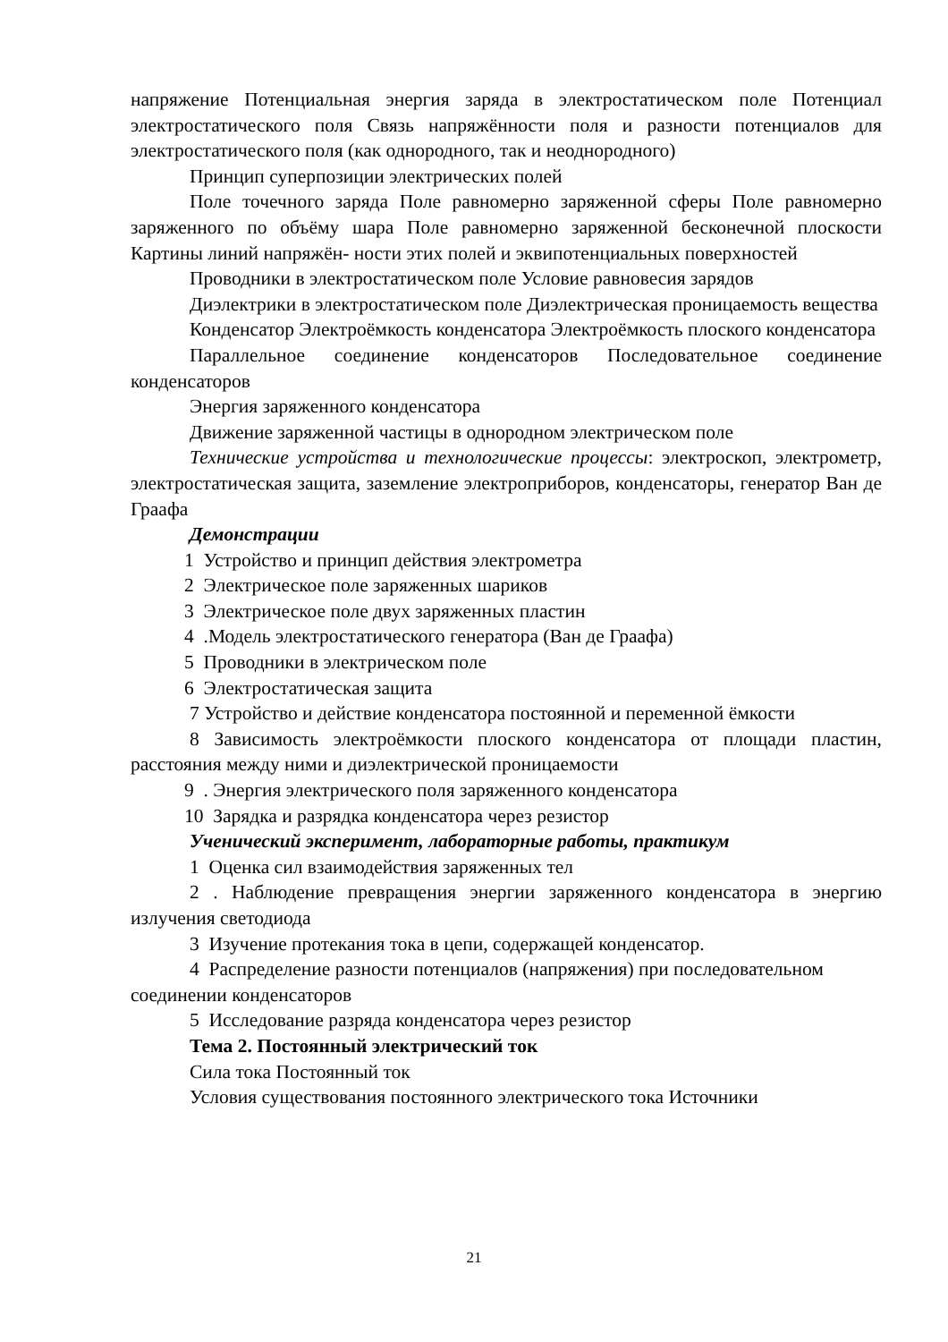напряжение Потенциальная энергия заряда в электростатическом поле Потенциал электростатического поля Связь напряжённости поля и разности потенциалов для электростатического поля (как однородного, так и неоднородного)
Принцип суперпозиции электрических полей
Поле точечного заряда Поле равномерно заряженной сферы Поле равномерно заряженного по объёму шара Поле равномерно заряженной бесконечной плоскости Картины линий напряжён- ности этих полей и эквипотенциальных поверхностей
Проводники в электростатическом поле Условие равновесия зарядов
Диэлектрики в электростатическом поле Диэлектрическая проницаемость вещества
Конденсатор Электроёмкость конденсатора Электроёмкость плоского конденсатора
Параллельное соединение конденсаторов Последовательное соединение конденсаторов
Энергия заряженного конденсатора
Движение заряженной частицы в однородном электрическом поле
Технические устройства и технологические процессы: электроскоп, электрометр, электростатическая защита, заземление электроприборов, конденсаторы, генератор Ван де Граафа
Демонстрации
1 Устройство и принцип действия электрометра
2 Электрическое поле заряженных шариков
3 Электрическое поле двух заряженных пластин
4 .Модель электростатического генератора (Ван де Граафа)
5 Проводники в электрическом поле
6 Электростатическая защита
7 Устройство и действие конденсатора постоянной и переменной ёмкости
8 Зависимость электроёмкости плоского конденсатора от площади пластин, расстояния между ними и диэлектрической проницаемости
9 . Энергия электрического поля заряженного конденсатора
10 Зарядка и разрядка конденсатора через резистор
Ученический эксперимент, лабораторные работы, практикум
1 Оценка сил взаимодействия заряженных тел
2 . Наблюдение превращения энергии заряженного конденсатора в энергию излучения светодиода
3 Изучение протекания тока в цепи, содержащей конденсатор.
4 Распределение разности потенциалов (напряжения) при последовательном соединении конденсаторов
5 Исследование разряда конденсатора через резистор
Тема 2. Постоянный электрический ток
Сила тока Постоянный ток
Условия существования постоянного электрического тока Источники
21